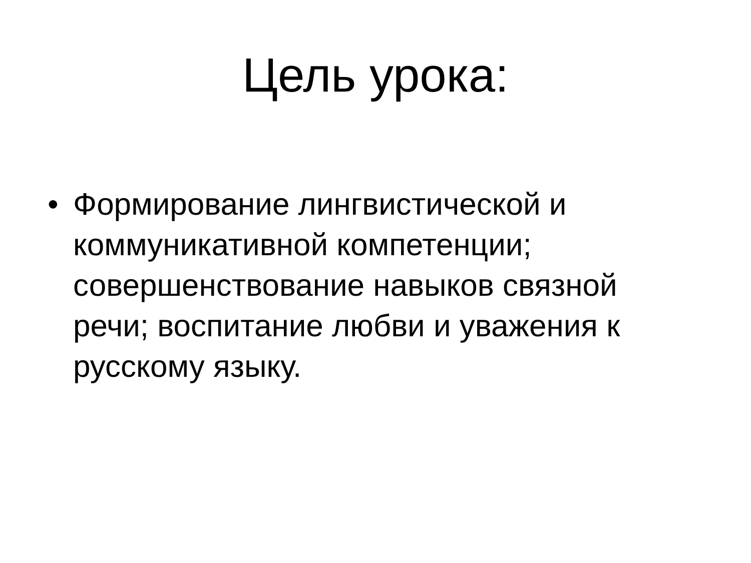Цель урока:
• Формирование лингвистической и коммуникативной компетенции; совершенствование навыков связной речи; воспитание любви и уважения к русскому языку.